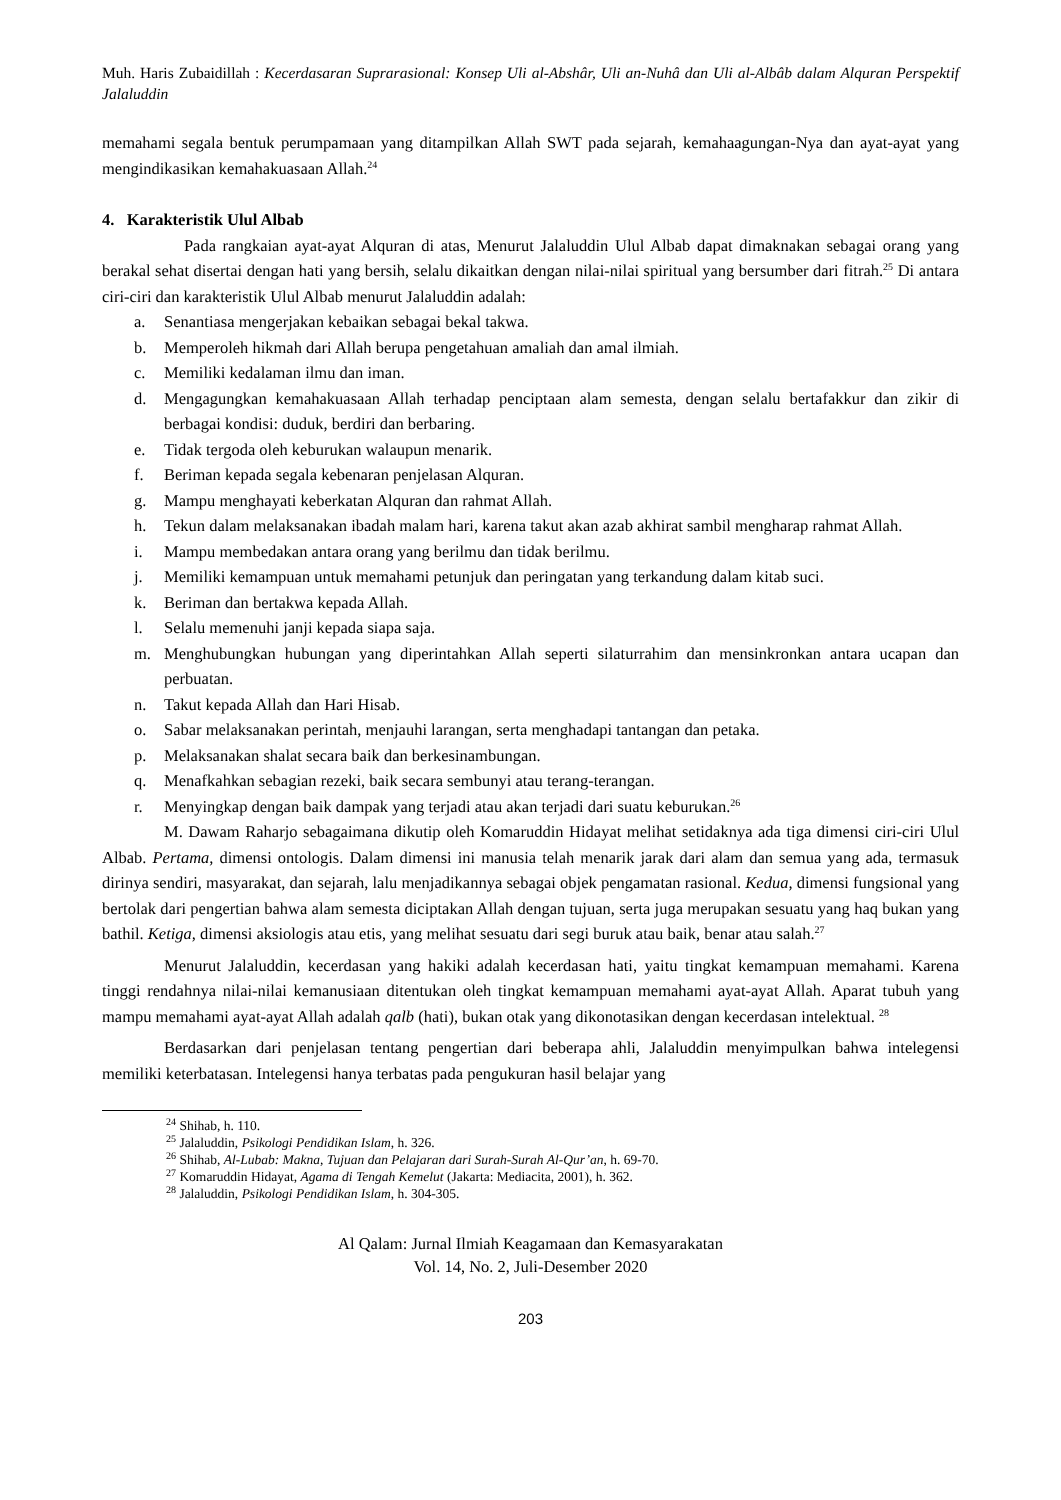Muh. Haris Zubaidillah : Kecerdasaran Suprarasional: Konsep Uli al-Abshâr, Uli an-Nuhâ dan Uli al-Albâb dalam Alquran Perspektif Jalaluddin
memahami segala bentuk perumpamaan yang ditampilkan Allah SWT pada sejarah, kemahaagungan-Nya dan ayat-ayat yang mengindikasikan kemahakuasaan Allah.<sup>24</sup>
4. Karakteristik Ulul Albab
Pada rangkaian ayat-ayat Alquran di atas, Menurut Jalaluddin Ulul Albab dapat dimaknakan sebagai orang yang berakal sehat disertai dengan hati yang bersih, selalu dikaitkan dengan nilai-nilai spiritual yang bersumber dari fitrah.<sup>25</sup> Di antara ciri-ciri dan karakteristik Ulul Albab menurut Jalaluddin adalah:
a. Senantiasa mengerjakan kebaikan sebagai bekal takwa.
b. Memperoleh hikmah dari Allah berupa pengetahuan amaliah dan amal ilmiah.
c. Memiliki kedalaman ilmu dan iman.
d. Mengagungkan kemahakuasaan Allah terhadap penciptaan alam semesta, dengan selalu bertafakkur dan zikir di berbagai kondisi: duduk, berdiri dan berbaring.
e. Tidak tergoda oleh keburukan walaupun menarik.
f. Beriman kepada segala kebenaran penjelasan Alquran.
g. Mampu menghayati keberkatan Alquran dan rahmat Allah.
h. Tekun dalam melaksanakan ibadah malam hari, karena takut akan azab akhirat sambil mengharap rahmat Allah.
i. Mampu membedakan antara orang yang berilmu dan tidak berilmu.
j. Memiliki kemampuan untuk memahami petunjuk dan peringatan yang terkandung dalam kitab suci.
k. Beriman dan bertakwa kepada Allah.
l. Selalu memenuhi janji kepada siapa saja.
m. Menghubungkan hubungan yang diperintahkan Allah seperti silaturrahim dan mensinkronkan antara ucapan dan perbuatan.
n. Takut kepada Allah dan Hari Hisab.
o. Sabar melaksanakan perintah, menjauhi larangan, serta menghadapi tantangan dan petaka.
p. Melaksanakan shalat secara baik dan berkesinambungan.
q. Menafkahkan sebagian rezeki, baik secara sembunyi atau terang-terangan.
r. Menyingkap dengan baik dampak yang terjadi atau akan terjadi dari suatu keburukan.<sup>26</sup>
M. Dawam Raharjo sebagaimana dikutip oleh Komaruddin Hidayat melihat setidaknya ada tiga dimensi ciri-ciri Ulul Albab. Pertama, dimensi ontologis. Dalam dimensi ini manusia telah menarik jarak dari alam dan semua yang ada, termasuk dirinya sendiri, masyarakat, dan sejarah, lalu menjadikannya sebagai objek pengamatan rasional. Kedua, dimensi fungsional yang bertolak dari pengertian bahwa alam semesta diciptakan Allah dengan tujuan, serta juga merupakan sesuatu yang haq bukan yang bathil. Ketiga, dimensi aksiologis atau etis, yang melihat sesuatu dari segi buruk atau baik, benar atau salah.<sup>27</sup>
Menurut Jalaluddin, kecerdasan yang hakiki adalah kecerdasan hati, yaitu tingkat kemampuan memahami. Karena tinggi rendahnya nilai-nilai kemanusiaan ditentukan oleh tingkat kemampuan memahami ayat-ayat Allah. Aparat tubuh yang mampu memahami ayat-ayat Allah adalah qalb (hati), bukan otak yang dikonotasikan dengan kecerdasan intelektual. <sup>28</sup>
Berdasarkan dari penjelasan tentang pengertian dari beberapa ahli, Jalaluddin menyimpulkan bahwa intelegensi memiliki keterbatasan. Intelegensi hanya terbatas pada pengukuran hasil belajar yang
<sup>24</sup> Shihab, h. 110.
<sup>25</sup> Jalaluddin, Psikologi Pendidikan Islam, h. 326.
<sup>26</sup> Shihab, Al-Lubab: Makna, Tujuan dan Pelajaran dari Surah-Surah Al-Qur’an, h. 69-70.
<sup>27</sup> Komaruddin Hidayat, Agama di Tengah Kemelut (Jakarta: Mediacita, 2001), h. 362.
<sup>28</sup> Jalaluddin, Psikologi Pendidikan Islam, h. 304-305.
Al Qalam: Jurnal Ilmiah Keagamaan dan Kemasyarakatan
Vol. 14, No. 2, Juli-Desember 2020
203